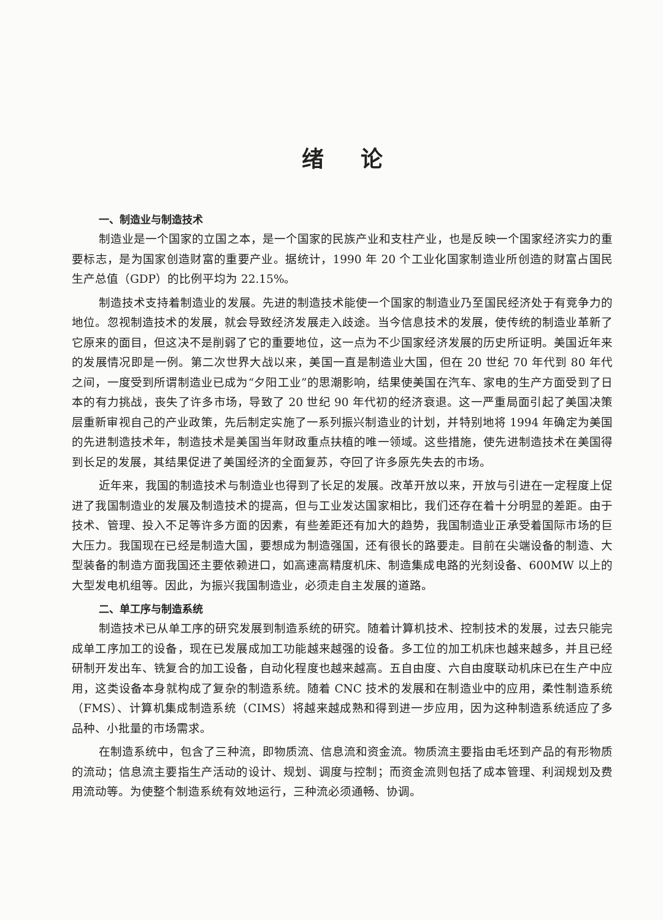绪论
一、制造业与制造技术
制造业是一个国家的立国之本，是一个国家的民族产业和支柱产业，也是反映一个国家经济实力的重要标志，是为国家创造财富的重要产业。据统计，1990 年 20 个工业化国家制造业所创造的财富占国民生产总值（GDP）的比例平均为 22.15%。
制造技术支持着制造业的发展。先进的制造技术能使一个国家的制造业乃至国民经济处于有竞争力的地位。忽视制造技术的发展，就会导致经济发展走入歧途。当今信息技术的发展，使传统的制造业革新了它原来的面目，但这决不是削弱了它的重要地位，这一点为不少国家经济发展的历史所证明。美国近年来的发展情况即是一例。第二次世界大战以来，美国一直是制造业大国，但在 20 世纪 70 年代到 80 年代之间，一度受到所谓制造业已成为“夕阳工业”的思潮影响，结果使美国在汽车、家电的生产方面受到了日本的有力挑战，丧失了许多市场，导致了 20 世纪 90 年代初的经济衰退。这一严重局面引起了美国决策层重新审视自己的产业政策，先后制定实施了一系列振兴制造业的计划，并特别地将 1994 年确定为美国的先进制造技术年，制造技术是美国当年财政重点扶植的唯一领域。这些措施，使先进制造技术在美国得到长足的发展，其结果促进了美国经济的全面复苏，夺回了许多原先失去的市场。
近年来，我国的制造技术与制造业也得到了长足的发展。改革开放以来，开放与引进在一定程度上促进了我国制造业的发展及制造技术的提高，但与工业发达国家相比，我们还存在着十分明显的差距。由于技术、管理、投入不足等许多方面的因素，有些差距还有加大的趋势，我国制造业正承受着国际市场的巨大压力。我国现在已经是制造大国，要想成为制造强国，还有很长的路要走。目前在尖端设备的制造、大型装备的制造方面我国还主要依赖进口，如高速高精度机床、制造集成电路的光刻设备、600MW 以上的大型发电机组等。因此，为振兴我国制造业，必须走自主发展的道路。
二、单工序与制造系统
制造技术已从单工序的研究发展到制造系统的研究。随着计算机技术、控制技术的发展，过去只能完成单工序加工的设备，现在已发展成加工功能越来越强的设备。多工位的加工机床也越来越多，并且已经研制开发出车、铣复合的加工设备，自动化程度也越来越高。五自由度、六自由度联动机床已在生产中应用，这类设备本身就构成了复杂的制造系统。随着 CNC 技术的发展和在制造业中的应用，柔性制造系统（FMS）、计算机集成制造系统（CIMS）将越来越成熟和得到进一步应用，因为这种制造系统适应了多品种、小批量的市场需求。
在制造系统中，包含了三种流，即物质流、信息流和资金流。物质流主要指由毛坯到产品的有形物质的流动；信息流主要指生产活动的设计、规划、调度与控制；而资金流则包括了成本管理、利润规划及费用流动等。为使整个制造系统有效地运行，三种流必须通畅、协调。